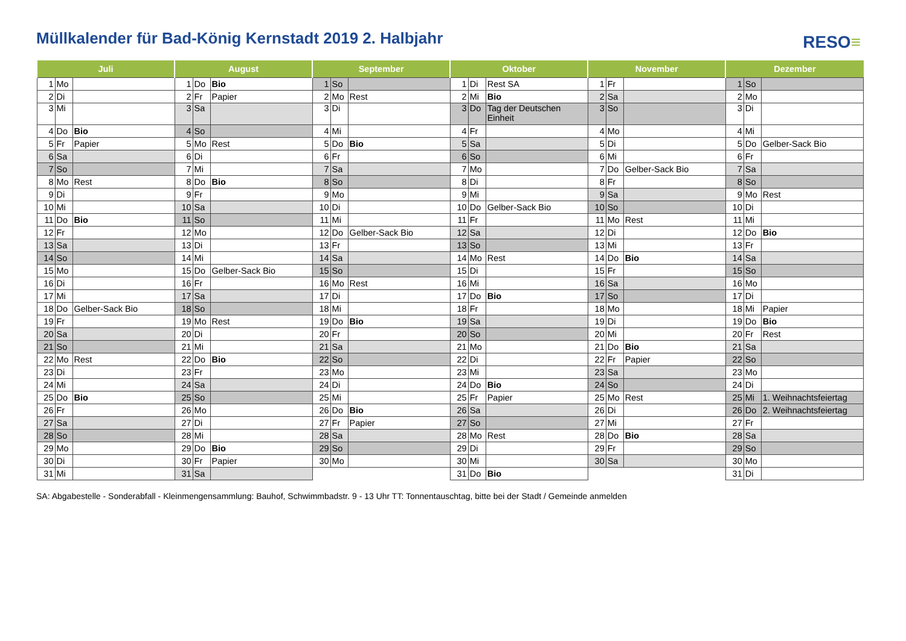Müllkalender für Bad-König Kernstadt 2019 2. Halbjahr
RESO≡
| Juli | | | August | | | September | | | Oktober | | | November | | | Dezember | | |
| --- | --- | --- | --- | --- | --- | --- | --- | --- | --- | --- | --- | --- | --- | --- | --- | --- | --- |
| 1 | Mo | | 1 | Do | Bio | 1 | So | | 1 | Di | Rest SA | 1 | Fr | | 1 | So | |
| 2 | Di | | 2 | Fr | Papier | 2 | Mo | Rest | 2 | Mi | Bio | 2 | Sa | | 2 | Mo | |
| 3 | Mi | | 3 | Sa | | 3 | Di | | 3 | Do | Tag der Deutschen Einheit | 3 | So | | 3 | Di | |
| 4 | Do | Bio | 4 | So | | 4 | Mi | | 4 | Fr | | 4 | Mo | | 4 | Mi | |
| 5 | Fr | Papier | 5 | Mo | Rest | 5 | Do | Bio | 5 | Sa | | 5 | Di | | 5 | Do | Gelber-Sack Bio |
| 6 | Sa | | 6 | Di | | 6 | Fr | | 6 | So | | 6 | Mi | | 6 | Fr | |
| 7 | So | | 7 | Mi | | 7 | Sa | | 7 | Mo | | 7 | Do | Gelber-Sack Bio | 7 | Sa | |
| 8 | Mo | Rest | 8 | Do | Bio | 8 | So | | 8 | Di | | 8 | Fr | | 8 | So | |
| 9 | Di | | 9 | Fr | | 9 | Mo | | 9 | Mi | | 9 | Sa | | 9 | Mo | Rest |
| 10 | Mi | | 10 | Sa | | 10 | Di | | 10 | Do | Gelber-Sack Bio | 10 | So | | 10 | Di | |
| 11 | Do | Bio | 11 | So | | 11 | Mi | | 11 | Fr | | 11 | Mo | Rest | 11 | Mi | |
| 12 | Fr | | 12 | Mo | | 12 | Do | Gelber-Sack Bio | 12 | Sa | | 12 | Di | | 12 | Do | Bio |
| 13 | Sa | | 13 | Di | | 13 | Fr | | 13 | So | | 13 | Mi | | 13 | Fr | |
| 14 | So | | 14 | Mi | | 14 | Sa | | 14 | Mo | Rest | 14 | Do | Bio | 14 | Sa | |
| 15 | Mo | | 15 | Do | Gelber-Sack Bio | 15 | So | | 15 | Di | | 15 | Fr | | 15 | So | |
| 16 | Di | | 16 | Fr | | 16 | Mo | Rest | 16 | Mi | | 16 | Sa | | 16 | Mo | |
| 17 | Mi | | 17 | Sa | | 17 | Di | | 17 | Do | Bio | 17 | So | | 17 | Di | |
| 18 | Do | Gelber-Sack Bio | 18 | So | | 18 | Mi | | 18 | Fr | | 18 | Mo | | 18 | Mi | Papier |
| 19 | Fr | | 19 | Mo | Rest | 19 | Do | Bio | 19 | Sa | | 19 | Di | | 19 | Do | Bio |
| 20 | Sa | | 20 | Di | | 20 | Fr | | 20 | So | | 20 | Mi | | 20 | Fr | Rest |
| 21 | So | | 21 | Mi | | 21 | Sa | | 21 | Mo | | 21 | Do | Bio | 21 | Sa | |
| 22 | Mo | Rest | 22 | Do | Bio | 22 | So | | 22 | Di | | 22 | Fr | Papier | 22 | So | |
| 23 | Di | | 23 | Fr | | 23 | Mo | | 23 | Mi | | 23 | Sa | | 23 | Mo | |
| 24 | Mi | | 24 | Sa | | 24 | Di | | 24 | Do | Bio | 24 | So | | 24 | Di | |
| 25 | Do | Bio | 25 | So | | 25 | Mi | | 25 | Fr | Papier | 25 | Mo | Rest | 25 | Mi | 1. Weihnachtsfeiertag |
| 26 | Fr | | 26 | Mo | | 26 | Do | Bio | 26 | Sa | | 26 | Di | | 26 | Do | 2. Weihnachtsfeiertag |
| 27 | Sa | | 27 | Di | | 27 | Fr | Papier | 27 | So | | 27 | Mi | | 27 | Fr | |
| 28 | So | | 28 | Mi | | 28 | Sa | | 28 | Mo | Rest | 28 | Do | Bio | 28 | Sa | |
| 29 | Mo | | 29 | Do | Bio | 29 | So | | 29 | Di | | 29 | Fr | | 29 | So | |
| 30 | Di | | 30 | Fr | Papier | 30 | Mo | | 30 | Mi | | 30 | Sa | | 30 | Mo | |
| 31 | Mi | | 31 | Sa | | | | | 31 | Do | Bio | | | | 31 | Di | |
SA: Abgabestelle - Sonderabfall - Kleinmengensammlung: Bauhof, Schwimmbadstr. 9 - 13 Uhr TT: Tonnentauschtag, bitte bei der Stadt / Gemeinde anmelden